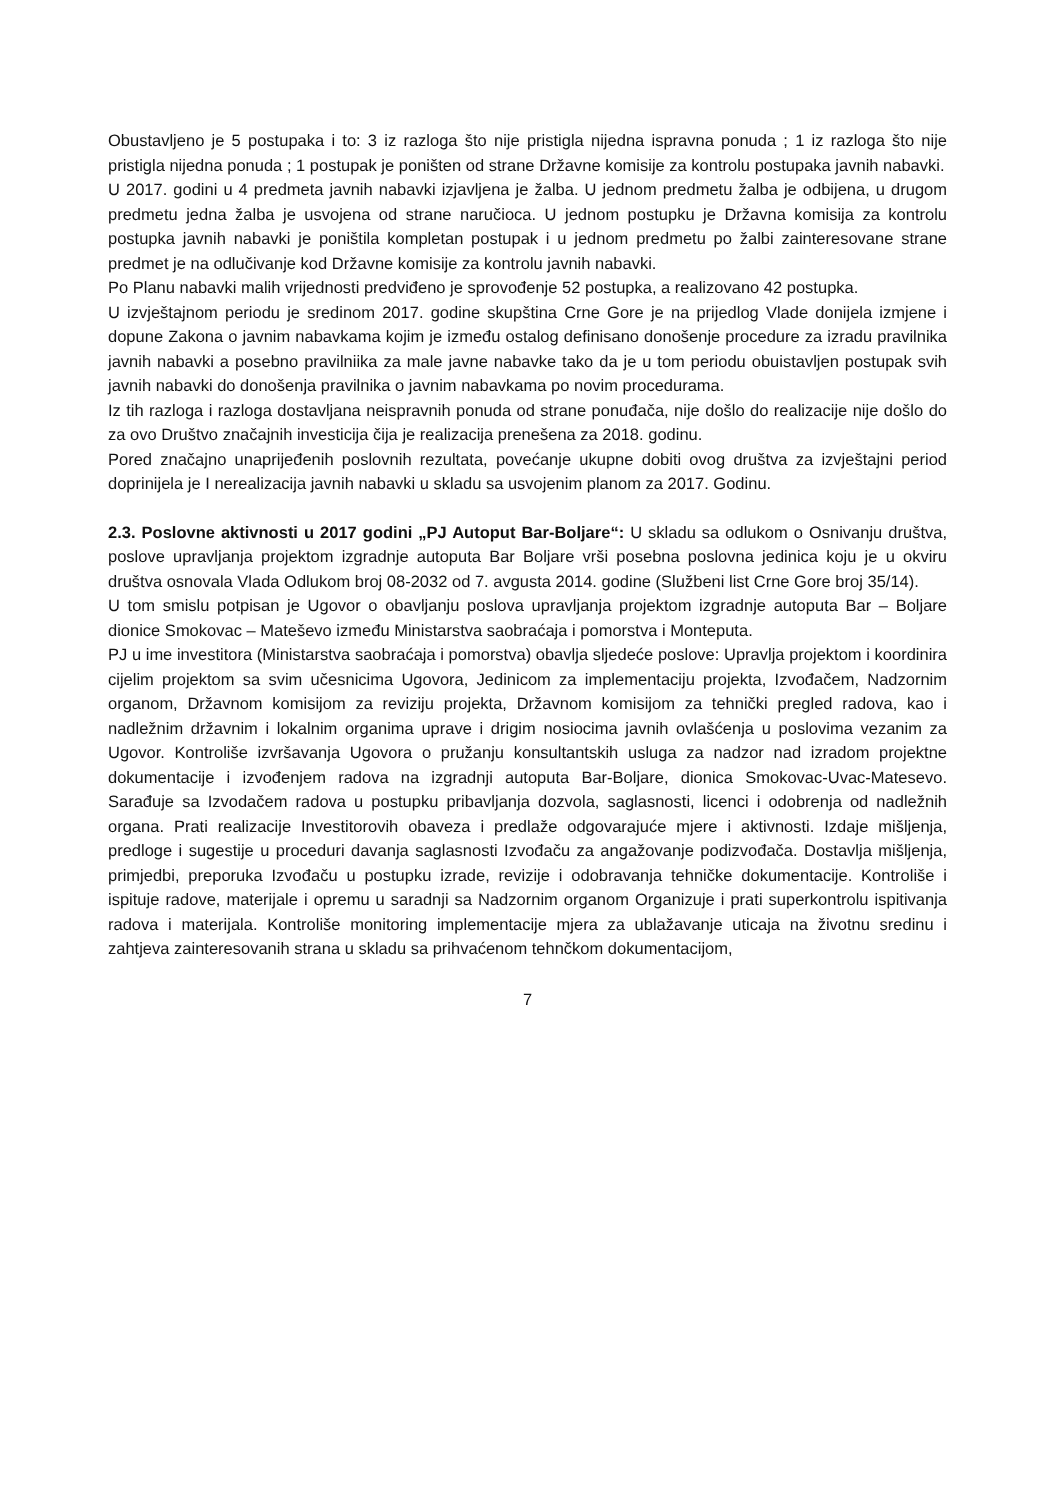Obustavljeno je 5 postupaka i to: 3 iz razloga što nije pristigla nijedna ispravna ponuda ; 1 iz razloga što nije pristigla nijedna ponuda ; 1 postupak je poništen od strane Državne komisije za kontrolu postupaka javnih nabavki.
U 2017. godini u 4 predmeta javnih nabavki izjavljena je žalba. U jednom predmetu žalba je odbijena, u drugom predmetu jedna žalba je usvojena od strane naručioca. U jednom postupku je Državna komisija za kontrolu postupka javnih nabavki je poništila kompletan postupak i u jednom predmetu po žalbi zainteresovane strane predmet je na odlučivanje kod Državne komisije za kontrolu javnih nabavki.
Po Planu nabavki malih vrijednosti predviđeno je sprovođenje 52 postupka, a realizovano 42 postupka.
U izvještajnom periodu je sredinom 2017. godine skupština Crne Gore je na prijedlog Vlade donijela izmjene i dopune Zakona o javnim nabavkama kojim je između ostalog definisano donošenje procedure za izradu pravilnika javnih nabavki a posebno pravilniika za male javne nabavke tako da je u tom periodu obuistavljen postupak svih javnih nabavki do donošenja pravilnika o javnim nabavkama po novim procedurama.
Iz tih razloga i razloga dostavljana neispravnih ponuda od strane ponuđača, nije došlo do realizacije nije došlo do za ovo Društvo značajnih investicija čija je realizacija prenešena za 2018. godinu.
Pored značajno unaprijeđenih poslovnih rezultata, povećanje ukupne dobiti ovog društva za izvještajni period doprinijela je I nerealizacija javnih nabavki u skladu sa usvojenim planom za 2017. Godinu.
2.3. Poslovne aktivnosti u 2017 godini „PJ Autoput Bar-Boljare“: U skladu sa odlukom o Osnivanju društva, poslove upravljanja projektom izgradnje autoputa Bar Boljare vrši posebna poslovna jedinica koju je u okviru društva osnovala Vlada Odlukom broj 08-2032 od 7. avgusta 2014. godine (Službeni list Crne Gore broj 35/14).
U tom smislu potpisan je Ugovor o obavljanju poslova upravljanja projektom izgradnje autoputa Bar – Boljare dionice Smokovac – Mateševo između Ministarstva saobraćaja i pomorstva i Monteputa.
PJ u ime investitora (Ministarstva saobraćaja i pomorstva) obavlja sljedeće poslove: Upravlja projektom i koordinira cijelim projektom sa svim učesnicima Ugovora, Jedinicom za implementaciju projekta, Izvođačem, Nadzornim organom, Državnom komisijom za reviziju projekta, Državnom komisijom za tehnički pregled radova, kao i nadležnim državnim i lokalnim organima uprave i drigim nosiocima javnih ovlašćenja u poslovima vezanim za Ugovor. Kontroliše izvršavanja Ugovora o pružanju konsultantskih usluga za nadzor nad izradom projektne dokumentacije i izvođenjem radova na izgradnji autoputa Bar-Boljare, dionica Smokovac-Uvac-Matesevo. Sarađuje sa Izvodačem radova u postupku pribavljanja dozvola, saglasnosti, licenci i odobrenja od nadležnih organa. Prati realizacije Investitorovih obaveza i predlaže odgovarajuće mjere i aktivnosti. Izdaje mišljenja, predloge i sugestije u proceduri davanja saglasnosti Izvođaču za angažovanje podizvođača. Dostavlja mišljenja, primjedbi, preporuka Izvođaču u postupku izrade, revizije i odobravanja tehničke dokumentacije. Kontroliše i ispituje radove, materijale i opremu u saradnji sa Nadzornim organom Organizuje i prati superkontrolu ispitivanja radova i materijala. Kontroliše monitoring implementacije mjera za ublažavanje uticaja na životnu sredinu i zahtjeva zainteresovanih strana u skladu sa prihvaćenom tehnčkom dokumentacijom,
7